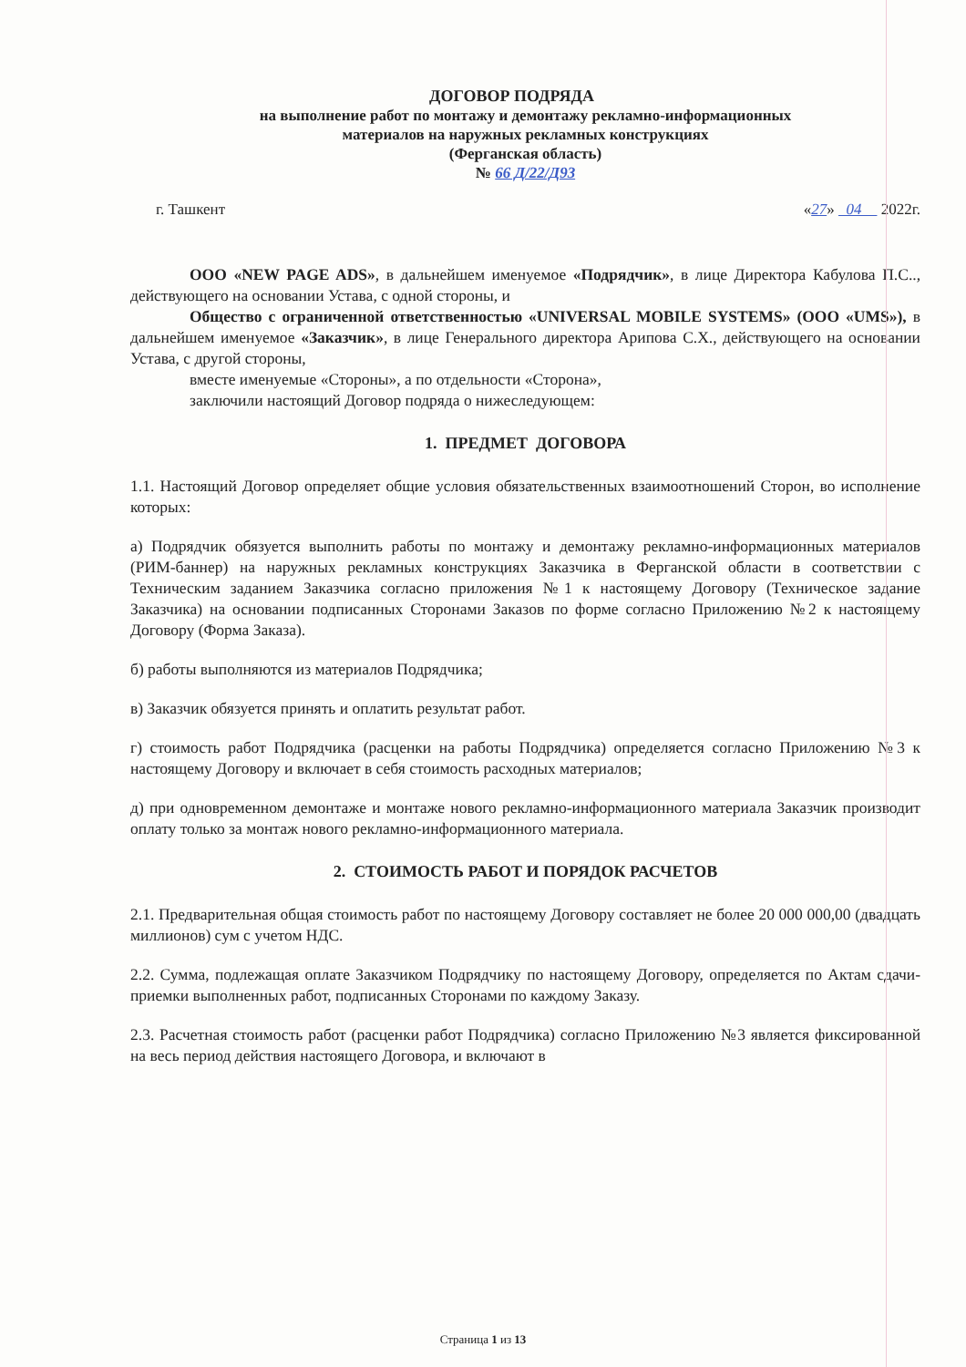ДОГОВОР ПОДРЯДА
на выполнение работ по монтажу и демонтажу рекламно-информационных
материалов на наружных рекламных конструкциях
(Ферганская область)
№ 66 Д/22/Д93
г. Ташкент «27» 04 2022г.
ООО «NEW PAGE ADS», в дальнейшем именуемое «Подрядчик», в лице Директора Кабулова П.С.., действующего на основании Устава, с одной стороны, и
Общество с ограниченной ответственностью «UNIVERSAL MOBILE SYSTEMS» (ООО «UMS»), в дальнейшем именуемое «Заказчик», в лице Генерального директора Арипова С.Х., действующего на основании Устава, с другой стороны,
вместе именуемые «Стороны», а по отдельности «Сторона»,
заключили настоящий Договор подряда о нижеследующем:
1. ПРЕДМЕТ ДОГОВОРА
1.1. Настоящий Договор определяет общие условия обязательственных взаимоотношений Сторон, во исполнение которых:
а) Подрядчик обязуется выполнить работы по монтажу и демонтажу рекламно-информационных материалов (РИМ-баннер) на наружных рекламных конструкциях Заказчика в Ферганской области в соответствии с Техническим заданием Заказчика согласно приложения №1 к настоящему Договору (Техническое задание Заказчика) на основании подписанных Сторонами Заказов по форме согласно Приложению №2 к настоящему Договору (Форма Заказа).
б) работы выполняются из материалов Подрядчика;
в) Заказчик обязуется принять и оплатить результат работ.
г) стоимость работ Подрядчика (расценки на работы Подрядчика) определяется согласно Приложению №3 к настоящему Договору и включает в себя стоимость расходных материалов;
д) при одновременном демонтаже и монтаже нового рекламно-информационного материала Заказчик производит оплату только за монтаж нового рекламно-информационного материала.
2. СТОИМОСТЬ РАБОТ И ПОРЯДОК РАСЧЕТОВ
2.1. Предварительная общая стоимость работ по настоящему Договору составляет не более 20 000 000,00 (двадцать миллионов) сум с учетом НДС.
2.2. Сумма, подлежащая оплате Заказчиком Подрядчику по настоящему Договору, определяется по Актам сдачи-приемки выполненных работ, подписанных Сторонами по каждому Заказу.
2.3. Расчетная стоимость работ (расценки работ Подрядчика) согласно Приложению №3 является фиксированной на весь период действия настоящего Договора, и включают в
Страница 1 из 13